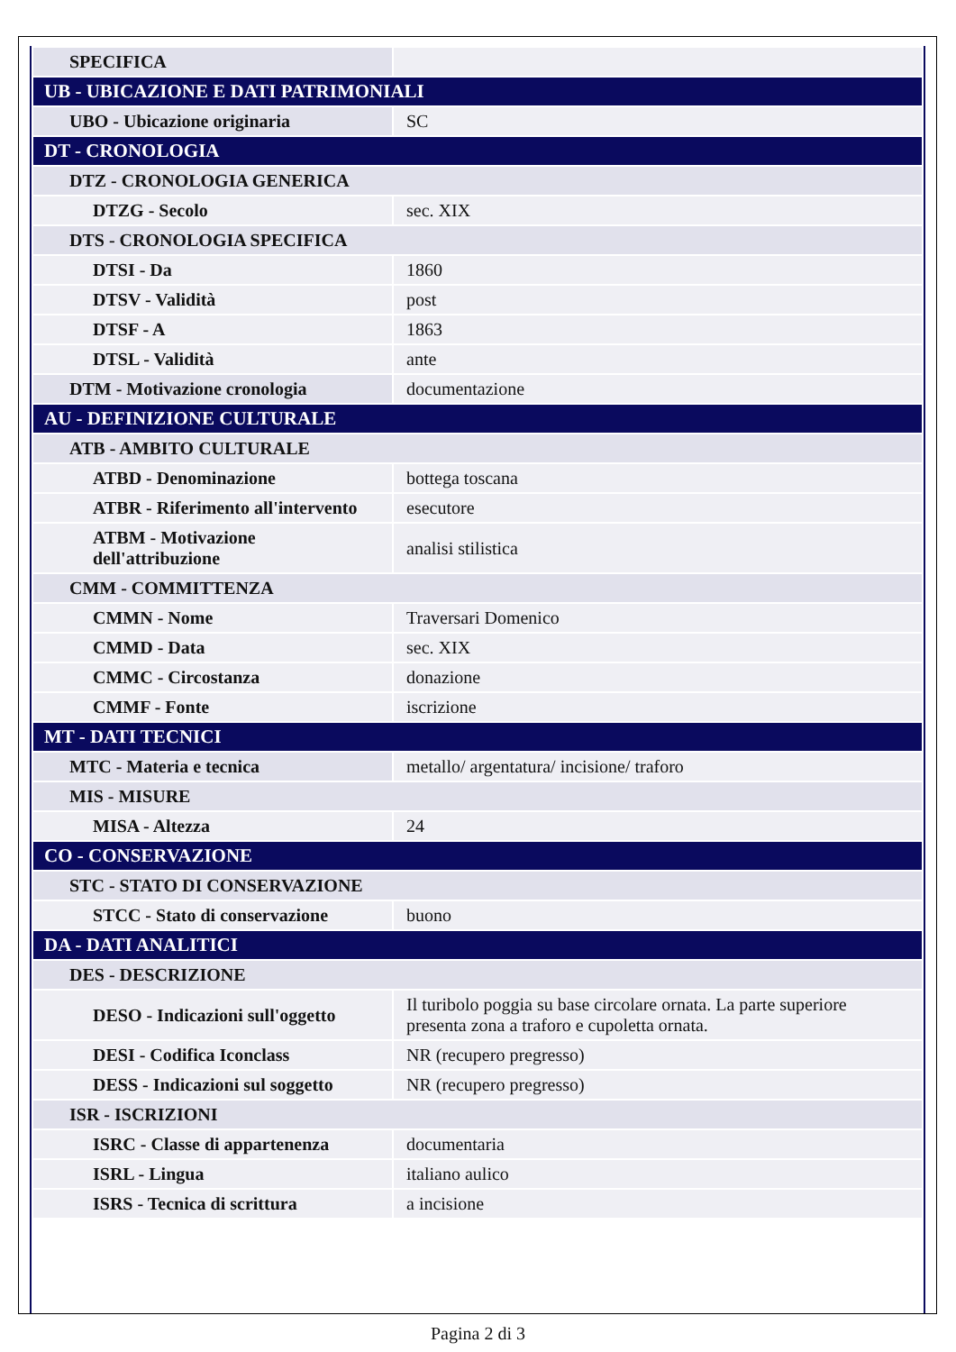| SPECIFICA | |
| UB - UBICAZIONE E DATI PATRIMONIALI | |
| UBO - Ubicazione originaria | SC |
| DT - CRONOLOGIA | |
| DTZ - CRONOLOGIA GENERICA | |
| DTZG - Secolo | sec. XIX |
| DTS - CRONOLOGIA SPECIFICA | |
| DTSI - Da | 1860 |
| DTSV - Validità | post |
| DTSF - A | 1863 |
| DTSL - Validità | ante |
| DTM - Motivazione cronologia | documentazione |
| AU - DEFINIZIONE CULTURALE | |
| ATB - AMBITO CULTURALE | |
| ATBD - Denominazione | bottega toscana |
| ATBR - Riferimento all'intervento | esecutore |
| ATBM - Motivazione dell'attribuzione | analisi stilistica |
| CMM - COMMITTENZA | |
| CMMN - Nome | Traversari Domenico |
| CMMD - Data | sec. XIX |
| CMMC - Circostanza | donazione |
| CMMF - Fonte | iscrizione |
| MT - DATI TECNICI | |
| MTC - Materia e tecnica | metallo/ argentatura/ incisione/ traforo |
| MIS - MISURE | |
| MISA - Altezza | 24 |
| CO - CONSERVAZIONE | |
| STC - STATO DI CONSERVAZIONE | |
| STCC - Stato di conservazione | buono |
| DA - DATI ANALITICI | |
| DES - DESCRIZIONE | |
| DESO - Indicazioni sull'oggetto | Il turibolo poggia su base circolare ornata. La parte superiore presenta zona a traforo e cupoletta ornata. |
| DESI - Codifica Iconclass | NR (recupero pregresso) |
| DESS - Indicazioni sul soggetto | NR (recupero pregresso) |
| ISR - ISCRIZIONI | |
| ISRC - Classe di appartenenza | documentaria |
| ISRL - Lingua | italiano aulico |
| ISRS - Tecnica di scrittura | a incisione |
Pagina 2 di 3